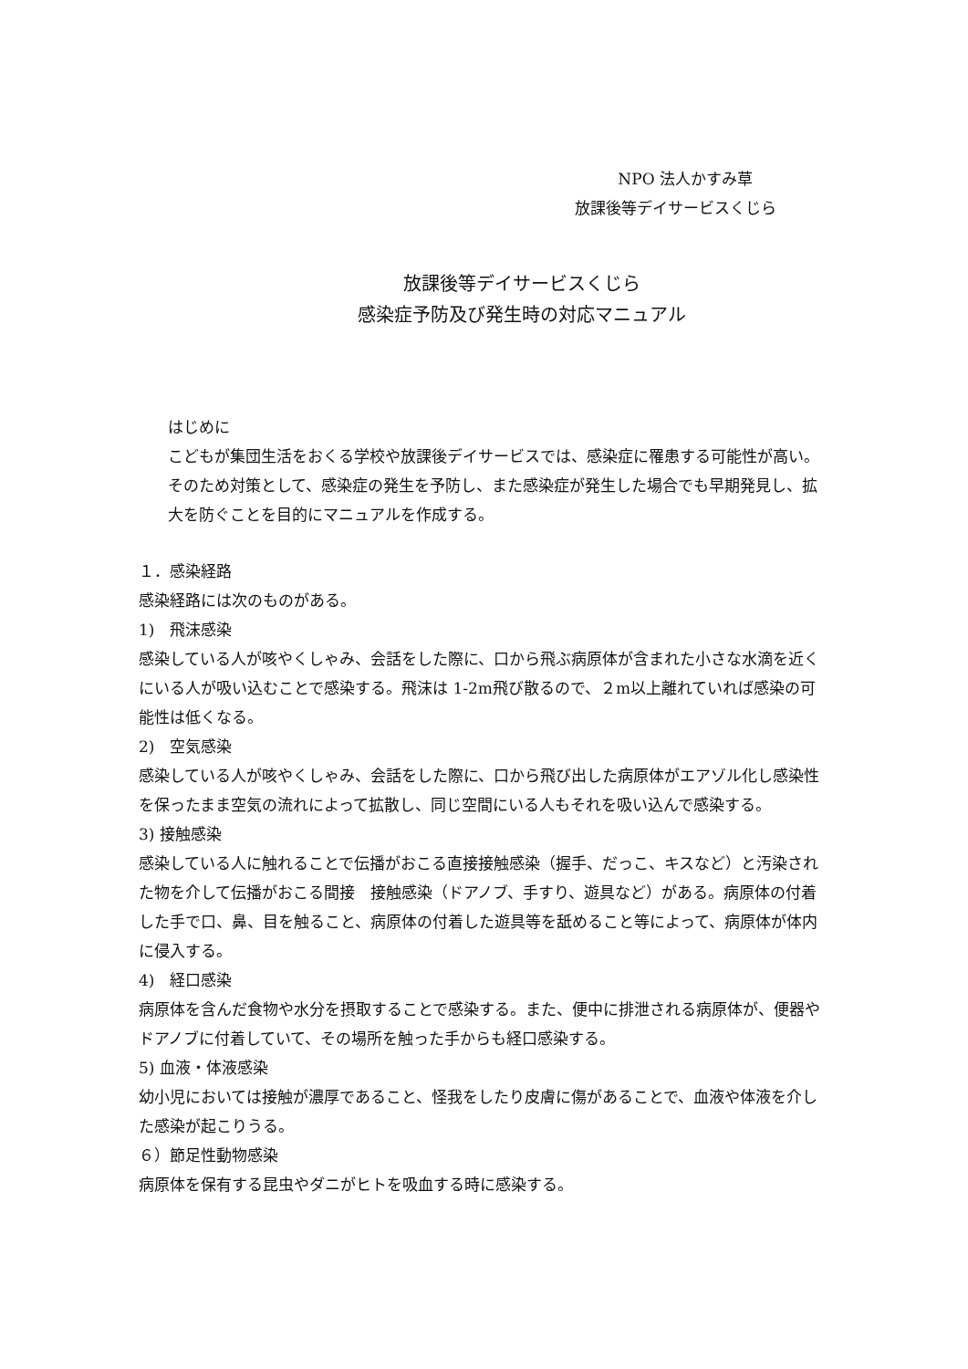NPO 法人かすみ草
放課後等デイサービスくじら
放課後等デイサービスくじら
感染症予防及び発生時の対応マニュアル
はじめに
こどもが集団生活をおくる学校や放課後デイサービスでは、感染症に罹患する可能性が高い。そのため対策として、感染症の発生を予防し、また感染症が発生した場合でも早期発見し、拡大を防ぐことを目的にマニュアルを作成する。
１．感染経路
感染経路には次のものがある。
1)　飛沫感染
感染している人が咳やくしゃみ、会話をした際に、口から飛ぶ病原体が含まれた小さな水滴を近くにいる人が吸い込むことで感染する。飛沫は 1-2m飛び散るので、２m以上離れていれば感染の可能性は低くなる。
2)　空気感染
感染している人が咳やくしゃみ、会話をした際に、口から飛び出した病原体がエアゾル化し感染性を保ったまま空気の流れによって拡散し、同じ空間にいる人もそれを吸い込んで感染する。
3) 接触感染
感染している人に触れることで伝播がおこる直接接触感染（握手、だっこ、キスなど）と汚染された物を介して伝播がおこる間接　接触感染（ドアノブ、手すり、遊具など）がある。病原体の付着した手で口、鼻、目を触ること、病原体の付着した遊具等を舐めること等によって、病原体が体内に侵入する。
4)　経口感染
病原体を含んだ食物や水分を摂取することで感染する。また、便中に排泄される病原体が、便器やドアノブに付着していて、その場所を触った手からも経口感染する。
5) 血液・体液感染
幼小児においては接触が濃厚であること、怪我をしたり皮膚に傷があることで、血液や体液を介した感染が起こりうる。
６）節足性動物感染
病原体を保有する昆虫やダニがヒトを吸血する時に感染する。